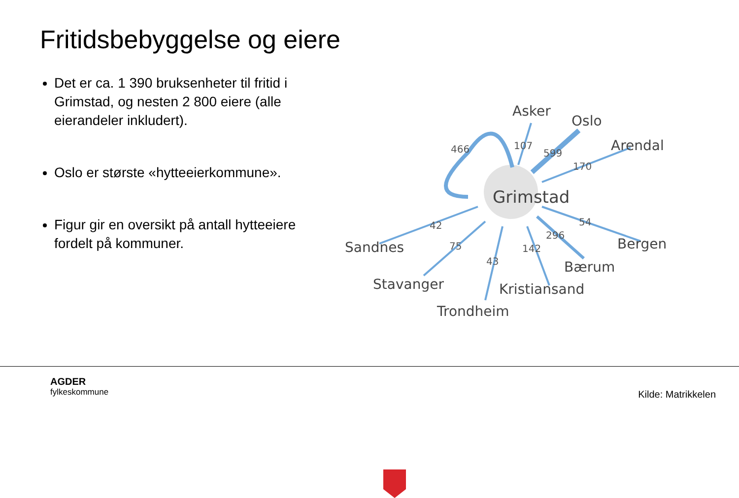Fritidsbebyggelse og eiere
Det er ca. 1 390 bruksenheter til fritid i Grimstad, og nesten 2 800 eiere (alle eierandeler inkludert).
Oslo er største «hytteeierkommune».
Figur gir en oversikt på antall hytteeiere fordelt på kommuner.
Asker
Oslo
Arendal
Grimstad
Bergen
Bærum
Kristiansand
Trondheim
Stavanger
Sandnes
466
107
599
170
54
296
142
43
75
42
AGDER
fylkeskommune
Kilde: Matrikkelen